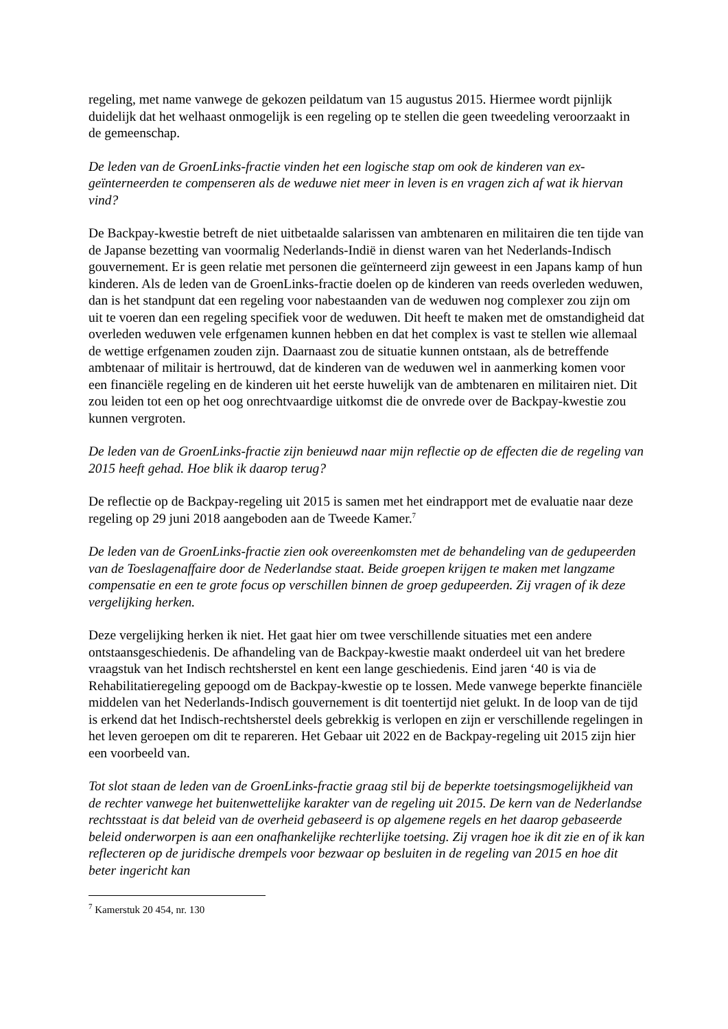regeling, met name vanwege de gekozen peildatum van 15 augustus 2015. Hiermee wordt pijnlijk duidelijk dat het welhaast onmogelijk is een regeling op te stellen die geen tweedeling veroorzaakt in de gemeenschap.
De leden van de GroenLinks-fractie vinden het een logische stap om ook de kinderen van ex-geïnterneerden te compenseren als de weduwe niet meer in leven is en vragen zich af wat ik hiervan vind?
De Backpay-kwestie betreft de niet uitbetaalde salarissen van ambtenaren en militairen die ten tijde van de Japanse bezetting van voormalig Nederlands-Indië in dienst waren van het Nederlands-Indisch gouvernement. Er is geen relatie met personen die geïnterneerd zijn geweest in een Japans kamp of hun kinderen. Als de leden van de GroenLinks-fractie doelen op de kinderen van reeds overleden weduwen, dan is het standpunt dat een regeling voor nabestaanden van de weduwen nog complexer zou zijn om uit te voeren dan een regeling specifiek voor de weduwen. Dit heeft te maken met de omstandigheid dat overleden weduwen vele erfgenamen kunnen hebben en dat het complex is vast te stellen wie allemaal de wettige erfgenamen zouden zijn. Daarnaast zou de situatie kunnen ontstaan, als de betreffende ambtenaar of militair is hertrouwd, dat de kinderen van de weduwen wel in aanmerking komen voor een financiële regeling en de kinderen uit het eerste huwelijk van de ambtenaren en militairen niet. Dit zou leiden tot een op het oog onrechtvaardige uitkomst die de onvrede over de Backpay-kwestie zou kunnen vergroten.
De leden van de GroenLinks-fractie zijn benieuwd naar mijn reflectie op de effecten die de regeling van 2015 heeft gehad. Hoe blik ik daarop terug?
De reflectie op de Backpay-regeling uit 2015 is samen met het eindrapport met de evaluatie naar deze regeling op 29 juni 2018 aangeboden aan de Tweede Kamer.<sup>7</sup>
De leden van de GroenLinks-fractie zien ook overeenkomsten met de behandeling van de gedupeerden van de Toeslagenaffaire door de Nederlandse staat. Beide groepen krijgen te maken met langzame compensatie en een te grote focus op verschillen binnen de groep gedupeerden. Zij vragen of ik deze vergelijking herken.
Deze vergelijking herken ik niet. Het gaat hier om twee verschillende situaties met een andere ontstaansgeschiedenis. De afhandeling van de Backpay-kwestie maakt onderdeel uit van het bredere vraagstuk van het Indisch rechtsherstel en kent een lange geschiedenis. Eind jaren ‘40 is via de Rehabilitatieregeling gepoogd om de Backpay-kwestie op te lossen. Mede vanwege beperkte financiële middelen van het Nederlands-Indisch gouvernement is dit toentertijd niet gelukt. In de loop van de tijd is erkend dat het Indisch-rechtsherstel deels gebrekkig is verlopen en zijn er verschillende regelingen in het leven geroepen om dit te repareren. Het Gebaar uit 2022 en de Backpay-regeling uit 2015 zijn hier een voorbeeld van.
Tot slot staan de leden van de GroenLinks-fractie graag stil bij de beperkte toetsingsmogelijkheid van de rechter vanwege het buitenwettelijke karakter van de regeling uit 2015. De kern van de Nederlandse rechtsstaat is dat beleid van de overheid gebaseerd is op algemene regels en het daarop gebaseerde beleid onderworpen is aan een onafhankelijke rechterlijke toetsing. Zij vragen hoe ik dit zie en of ik kan reflecteren op de juridische drempels voor bezwaar op besluiten in de regeling van 2015 en hoe dit beter ingericht kan
<sup>7</sup> Kamerstuk 20 454, nr. 130